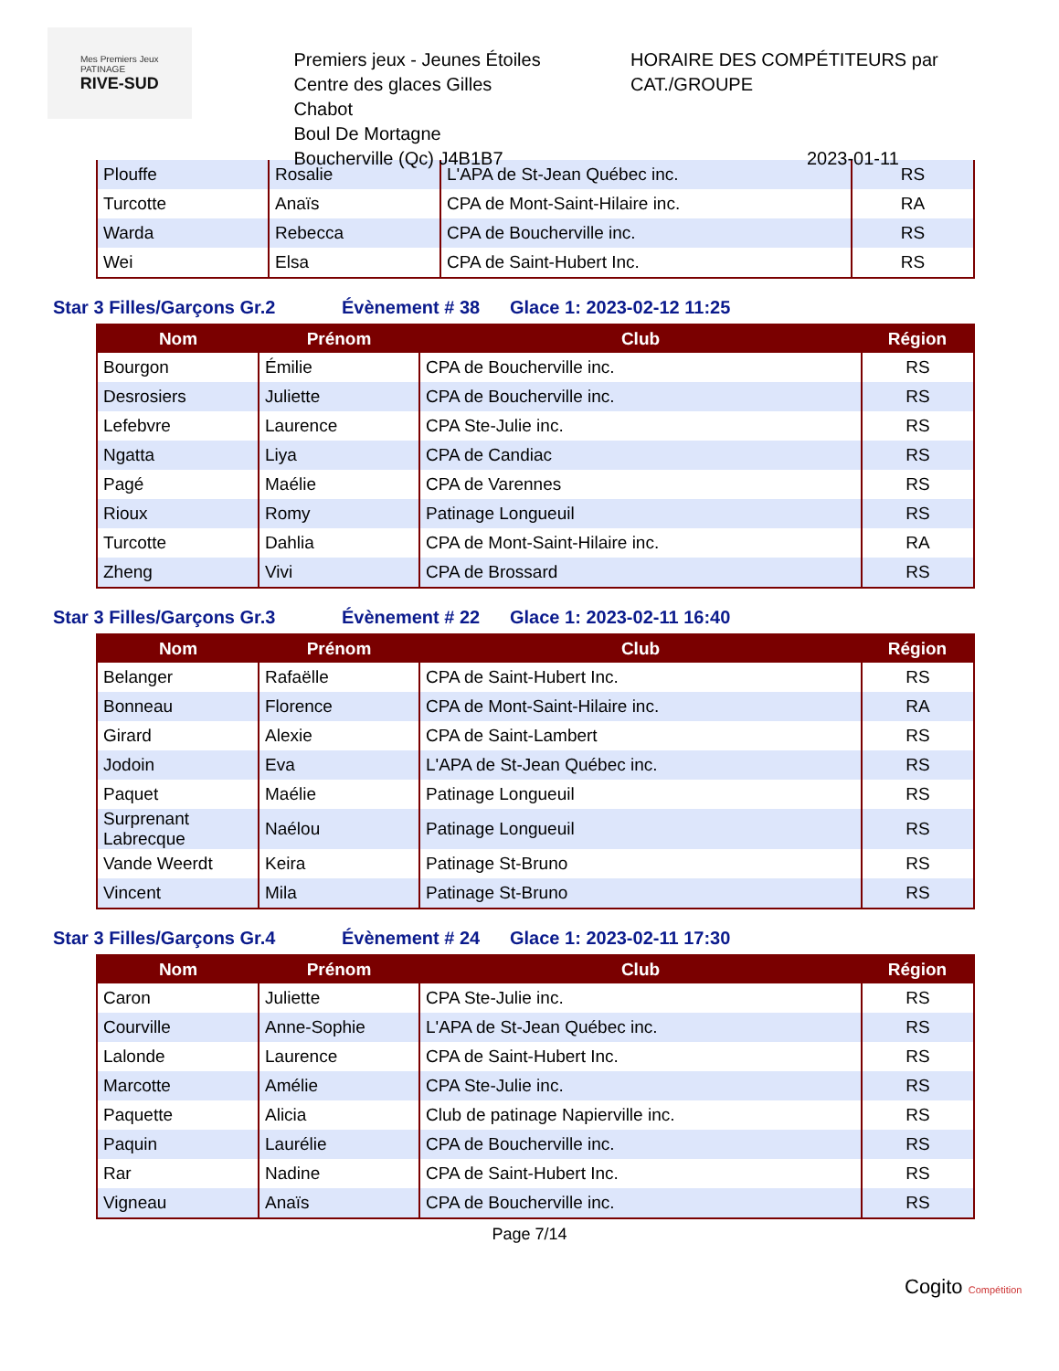Mes Premiers Jeux
PATINAGE
RIVE-SUD
Premiers jeux - Jeunes Étoiles
Centre des glaces Gilles Chabot
Boul De Mortagne
Boucherville (Qc) J4B1B7
HORAIRE DES COMPÉTITEURS par CAT./GROUPE
2023-01-11
| Plouffe | Rosalie | L'APA de St-Jean Québec inc. | RS |
| Turcotte | Anaïs | CPA de Mont-Saint-Hilaire inc. | RA |
| Warda | Rebecca | CPA de Boucherville inc. | RS |
| Wei | Elsa | CPA de Saint-Hubert Inc. | RS |
Star 3 Filles/Garçons Gr.2 Évènement # 38 Glace 1: 2023-02-12 11:25
| Nom | Prénom | Club | Région |
| --- | --- | --- | --- |
| Bourgon | Émilie | CPA de Boucherville inc. | RS |
| Desrosiers | Juliette | CPA de Boucherville inc. | RS |
| Lefebvre | Laurence | CPA Ste-Julie inc. | RS |
| Ngatta | Liya | CPA de Candiac | RS |
| Pagé | Maélie | CPA de Varennes | RS |
| Rioux | Romy | Patinage Longueuil | RS |
| Turcotte | Dahlia | CPA de Mont-Saint-Hilaire inc. | RA |
| Zheng | Vivi | CPA de Brossard | RS |
Star 3 Filles/Garçons Gr.3 Évènement # 22 Glace 1: 2023-02-11 16:40
| Nom | Prénom | Club | Région |
| --- | --- | --- | --- |
| Belanger | Rafaëlle | CPA de Saint-Hubert Inc. | RS |
| Bonneau | Florence | CPA de Mont-Saint-Hilaire inc. | RA |
| Girard | Alexie | CPA de Saint-Lambert | RS |
| Jodoin | Eva | L'APA de St-Jean Québec inc. | RS |
| Paquet | Maélie | Patinage Longueuil | RS |
| Surprenant Labrecque | Naélou | Patinage Longueuil | RS |
| Vande Weerdt | Keira | Patinage St-Bruno | RS |
| Vincent | Mila | Patinage St-Bruno | RS |
Star 3 Filles/Garçons Gr.4 Évènement # 24 Glace 1: 2023-02-11 17:30
| Nom | Prénom | Club | Région |
| --- | --- | --- | --- |
| Caron | Juliette | CPA Ste-Julie inc. | RS |
| Courville | Anne-Sophie | L'APA de St-Jean Québec inc. | RS |
| Lalonde | Laurence | CPA de Saint-Hubert Inc. | RS |
| Marcotte | Amélie | CPA Ste-Julie inc. | RS |
| Paquette | Alicia | Club de patinage Napierville inc. | RS |
| Paquin | Laurélie | CPA de Boucherville inc. | RS |
| Rar | Nadine | CPA de Saint-Hubert Inc. | RS |
| Vigneau | Anaïs | CPA de Boucherville inc. | RS |
Page 7/14
Cogito Compétition